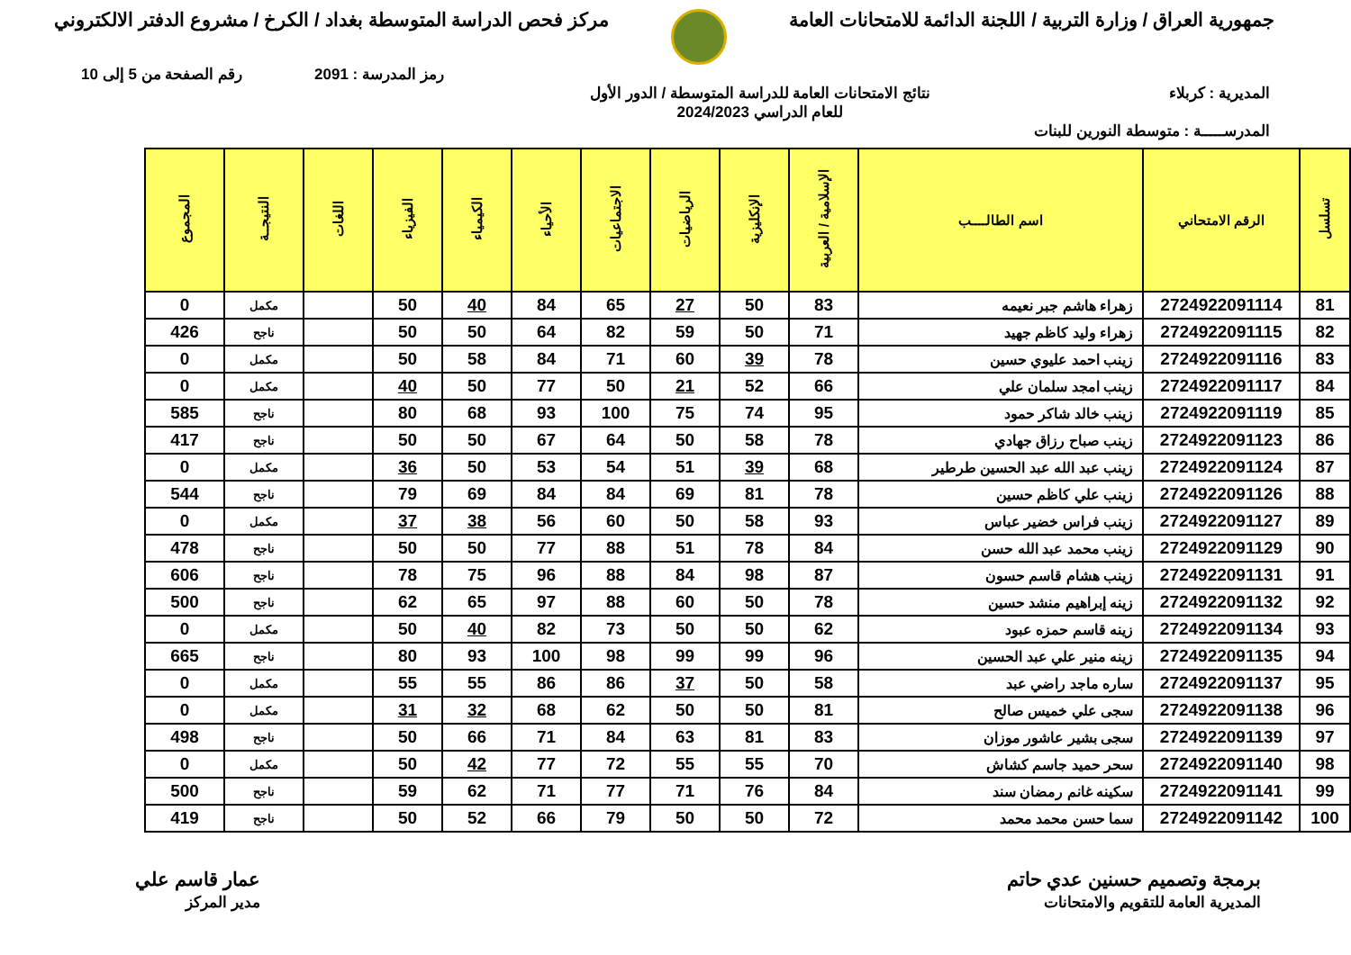جمهورية العراق / وزارة التربية / اللجنة الدائمة للامتحانات العامة
مركز فحص الدراسة المتوسطة بغداد / الكرخ / مشروع الدفتر الالكتروني
رمز المدرسة : 2091 رقم الصفحة من 5 إلى 10
المديرية : كربلاء نتائج الامتحانات العامة للدراسة المتوسطة / الدور الأول
للعام الدراسي 2024/2023
المدرســـــة : متوسطة النورين للبنات
| تسلسل | الرقم الامتحاني | اسم الطالــــب | الإسلامية / العربية | الإنكليزية | الرياضيات | الاجتماعيات | الأحياء | الكيمياء | الفيزياء | اللغات | النتيجــة | المجموع |
| --- | --- | --- | --- | --- | --- | --- | --- | --- | --- | --- | --- | --- |
| 81 | 2724922091114 | زهراء هاشم جبر نعيمه | 83 | 50 | 27 | 65 | 84 | 40 | 50 | | مكمل | 0 |
| 82 | 2724922091115 | زهراء وليد كاظم جهيد | 71 | 50 | 59 | 82 | 64 | 50 | 50 | | ناجح | 426 |
| 83 | 2724922091116 | زينب احمد عليوي حسين | 78 | 39 | 60 | 71 | 84 | 58 | 50 | | مكمل | 0 |
| 84 | 2724922091117 | زينب امجد سلمان علي | 66 | 52 | 21 | 50 | 77 | 50 | 40 | | مكمل | 0 |
| 85 | 2724922091119 | زينب خالد شاكر حمود | 95 | 74 | 75 | 100 | 93 | 68 | 80 | | ناجح | 585 |
| 86 | 2724922091123 | زينب صباح رزاق جهادي | 78 | 58 | 50 | 64 | 67 | 50 | 50 | | ناجح | 417 |
| 87 | 2724922091124 | زينب عبد الله عبد الحسين طرطير | 68 | 39 | 51 | 54 | 53 | 50 | 36 | | مكمل | 0 |
| 88 | 2724922091126 | زينب علي كاظم حسين | 78 | 81 | 69 | 84 | 84 | 69 | 79 | | ناجح | 544 |
| 89 | 2724922091127 | زينب فراس خضير عباس | 93 | 58 | 50 | 60 | 56 | 38 | 37 | | مكمل | 0 |
| 90 | 2724922091129 | زينب محمد عبد الله حسن | 84 | 78 | 51 | 88 | 77 | 50 | 50 | | ناجح | 478 |
| 91 | 2724922091131 | زينب هشام قاسم حسون | 87 | 98 | 84 | 88 | 96 | 75 | 78 | | ناجح | 606 |
| 92 | 2724922091132 | زينه إبراهيم منشد حسين | 78 | 50 | 60 | 88 | 97 | 65 | 62 | | ناجح | 500 |
| 93 | 2724922091134 | زينه قاسم حمزه عبود | 62 | 50 | 50 | 73 | 82 | 40 | 50 | | مكمل | 0 |
| 94 | 2724922091135 | زينه منير علي عبد الحسين | 96 | 99 | 99 | 98 | 100 | 93 | 80 | | ناجح | 665 |
| 95 | 2724922091137 | ساره ماجد راضي عبد | 58 | 50 | 37 | 86 | 86 | 55 | 55 | | مكمل | 0 |
| 96 | 2724922091138 | سجى علي خميس صالح | 81 | 50 | 50 | 62 | 68 | 32 | 31 | | مكمل | 0 |
| 97 | 2724922091139 | سجى بشير عاشور موزان | 83 | 81 | 63 | 84 | 71 | 66 | 50 | | ناجح | 498 |
| 98 | 2724922091140 | سحر حميد جاسم كشاش | 70 | 55 | 55 | 72 | 77 | 42 | 50 | | مكمل | 0 |
| 99 | 2724922091141 | سكينه غانم رمضان سند | 84 | 76 | 71 | 77 | 71 | 62 | 59 | | ناجح | 500 |
| 100 | 2724922091142 | سما حسن محمد محمد | 72 | 50 | 50 | 79 | 66 | 52 | 50 | | ناجح | 419 |
برمجة وتصميم حسنين عدي حاتم
المديرية العامة للتقويم والامتحانات
عمار قاسم علي
مدير المركز